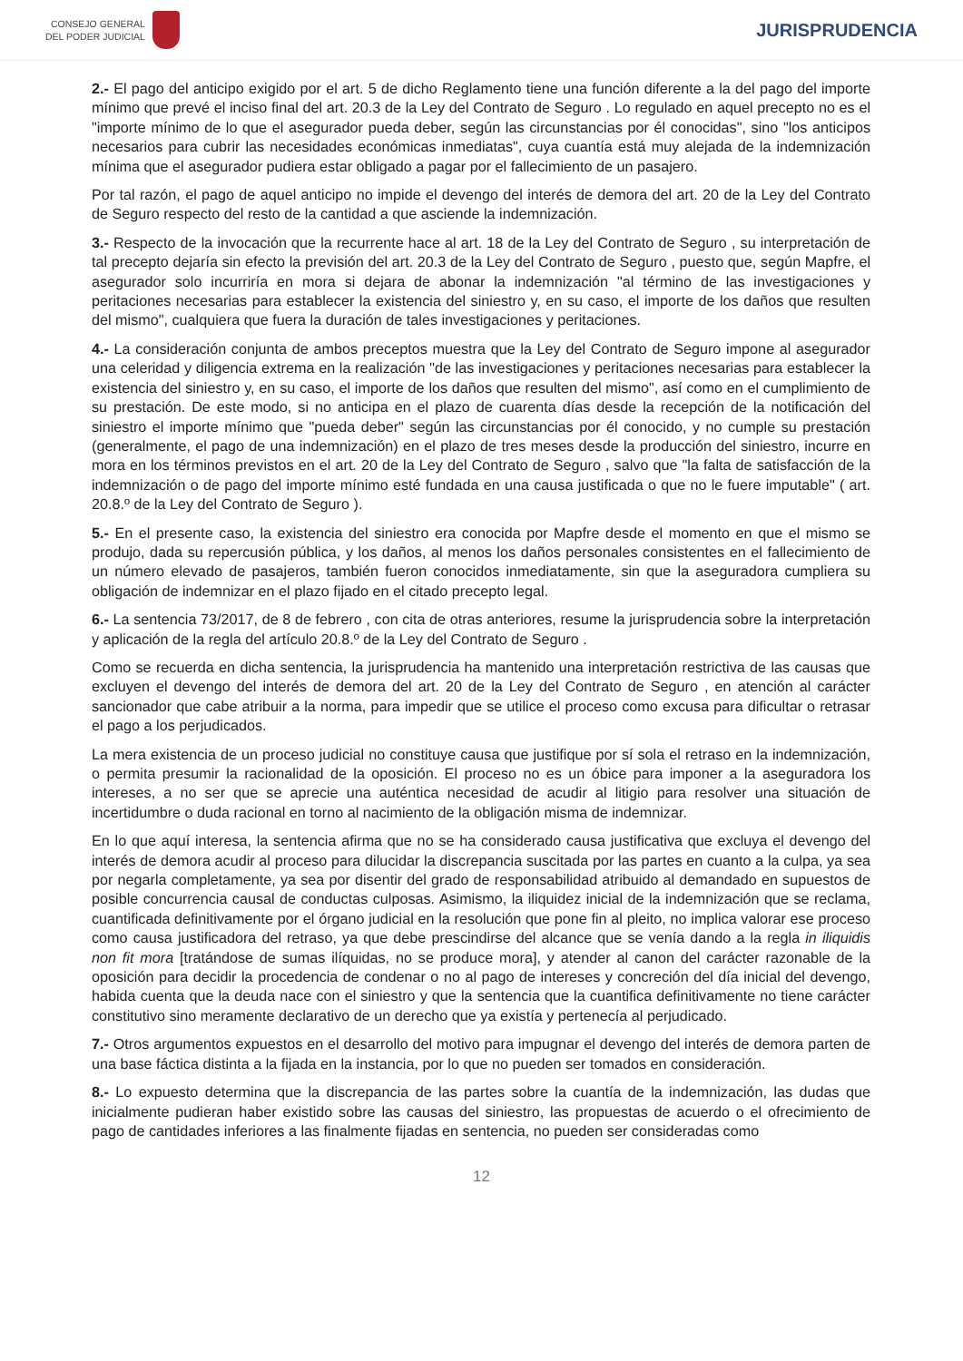CONSEJO GENERAL
DEL PODER JUDICIAL
JURISPRUDENCIA
2.- El pago del anticipo exigido por el art. 5 de dicho Reglamento tiene una función diferente a la del pago del importe mínimo que prevé el inciso final del art. 20.3 de la Ley del Contrato de Seguro . Lo regulado en aquel precepto no es el "importe mínimo de lo que el asegurador pueda deber, según las circunstancias por él conocidas", sino "los anticipos necesarios para cubrir las necesidades económicas inmediatas", cuya cuantía está muy alejada de la indemnización mínima que el asegurador pudiera estar obligado a pagar por el fallecimiento de un pasajero.
Por tal razón, el pago de aquel anticipo no impide el devengo del interés de demora del art. 20 de la Ley del Contrato de Seguro respecto del resto de la cantidad a que asciende la indemnización.
3.- Respecto de la invocación que la recurrente hace al art. 18 de la Ley del Contrato de Seguro , su interpretación de tal precepto dejaría sin efecto la previsión del art. 20.3 de la Ley del Contrato de Seguro , puesto que, según Mapfre, el asegurador solo incurriría en mora si dejara de abonar la indemnización "al término de las investigaciones y peritaciones necesarias para establecer la existencia del siniestro y, en su caso, el importe de los daños que resulten del mismo", cualquiera que fuera la duración de tales investigaciones y peritaciones.
4.- La consideración conjunta de ambos preceptos muestra que la Ley del Contrato de Seguro impone al asegurador una celeridad y diligencia extrema en la realización "de las investigaciones y peritaciones necesarias para establecer la existencia del siniestro y, en su caso, el importe de los daños que resulten del mismo", así como en el cumplimiento de su prestación. De este modo, si no anticipa en el plazo de cuarenta días desde la recepción de la notificación del siniestro el importe mínimo que "pueda deber" según las circunstancias por él conocido, y no cumple su prestación (generalmente, el pago de una indemnización) en el plazo de tres meses desde la producción del siniestro, incurre en mora en los términos previstos en el art. 20 de la Ley del Contrato de Seguro , salvo que "la falta de satisfacción de la indemnización o de pago del importe mínimo esté fundada en una causa justificada o que no le fuere imputable" ( art. 20.8.º de la Ley del Contrato de Seguro ).
5.- En el presente caso, la existencia del siniestro era conocida por Mapfre desde el momento en que el mismo se produjo, dada su repercusión pública, y los daños, al menos los daños personales consistentes en el fallecimiento de un número elevado de pasajeros, también fueron conocidos inmediatamente, sin que la aseguradora cumpliera su obligación de indemnizar en el plazo fijado en el citado precepto legal.
6.- La sentencia 73/2017, de 8 de febrero , con cita de otras anteriores, resume la jurisprudencia sobre la interpretación y aplicación de la regla del artículo 20.8.º de la Ley del Contrato de Seguro .
Como se recuerda en dicha sentencia, la jurisprudencia ha mantenido una interpretación restrictiva de las causas que excluyen el devengo del interés de demora del art. 20 de la Ley del Contrato de Seguro , en atención al carácter sancionador que cabe atribuir a la norma, para impedir que se utilice el proceso como excusa para dificultar o retrasar el pago a los perjudicados.
La mera existencia de un proceso judicial no constituye causa que justifique por sí sola el retraso en la indemnización, o permita presumir la racionalidad de la oposición. El proceso no es un óbice para imponer a la aseguradora los intereses, a no ser que se aprecie una auténtica necesidad de acudir al litigio para resolver una situación de incertidumbre o duda racional en torno al nacimiento de la obligación misma de indemnizar.
En lo que aquí interesa, la sentencia afirma que no se ha considerado causa justificativa que excluya el devengo del interés de demora acudir al proceso para dilucidar la discrepancia suscitada por las partes en cuanto a la culpa, ya sea por negarla completamente, ya sea por disentir del grado de responsabilidad atribuido al demandado en supuestos de posible concurrencia causal de conductas culposas. Asimismo, la iliquidez inicial de la indemnización que se reclama, cuantificada definitivamente por el órgano judicial en la resolución que pone fin al pleito, no implica valorar ese proceso como causa justificadora del retraso, ya que debe prescindirse del alcance que se venía dando a la regla in iliquidis non fit mora [tratándose de sumas ilíquidas, no se produce mora], y atender al canon del carácter razonable de la oposición para decidir la procedencia de condenar o no al pago de intereses y concreción del día inicial del devengo, habida cuenta que la deuda nace con el siniestro y que la sentencia que la cuantifica definitivamente no tiene carácter constitutivo sino meramente declarativo de un derecho que ya existía y pertenecía al perjudicado.
7.- Otros argumentos expuestos en el desarrollo del motivo para impugnar el devengo del interés de demora parten de una base fáctica distinta a la fijada en la instancia, por lo que no pueden ser tomados en consideración.
8.- Lo expuesto determina que la discrepancia de las partes sobre la cuantía de la indemnización, las dudas que inicialmente pudieran haber existido sobre las causas del siniestro, las propuestas de acuerdo o el ofrecimiento de pago de cantidades inferiores a las finalmente fijadas en sentencia, no pueden ser consideradas como
12